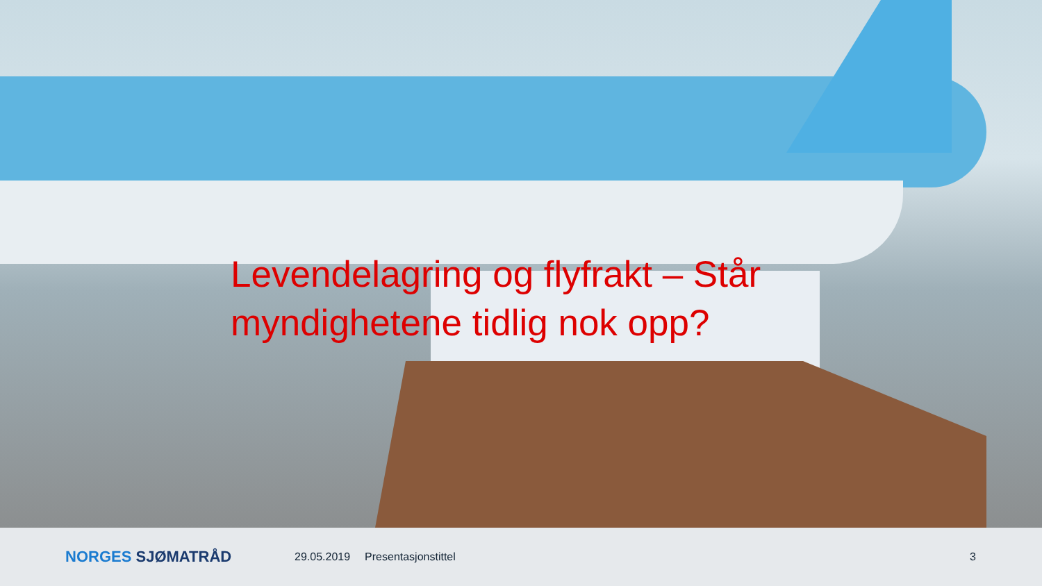Levendelagring og flyfrakt – Står myndighetene tidlig nok opp?
NORGES SJØMATRÅD
29.05.2019 Presentasjonstittel 3